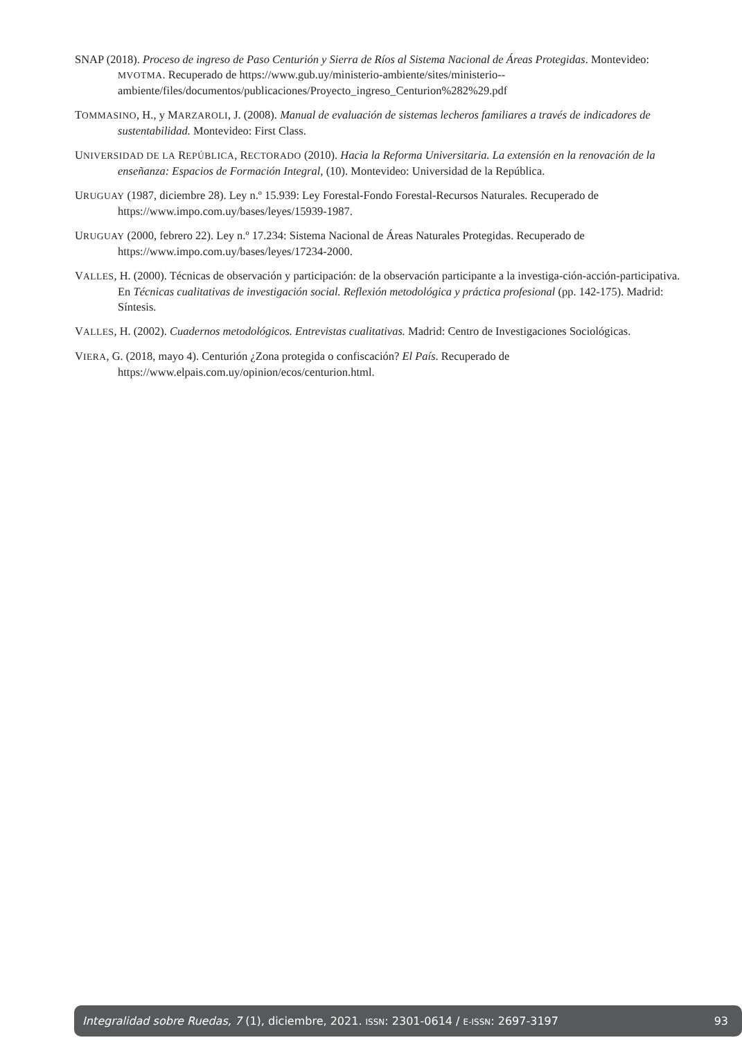SNAP (2018). Proceso de ingreso de Paso Centurión y Sierra de Ríos al Sistema Nacional de Áreas Protegidas. Montevideo: MVOTMA. Recuperado de https://www.gub.uy/ministerio-ambiente/sites/ministerio--ambiente/files/documentos/publicaciones/Proyecto_ingreso_Centurion%282%29.pdf
TOMMASINO, H., y MARZAROLI, J. (2008). Manual de evaluación de sistemas lecheros familiares a través de indicadores de sustentabilidad. Montevideo: First Class.
UNIVERSIDAD DE LA REPÚBLICA, RECTORADO (2010). Hacia la Reforma Universitaria. La extensión en la renovación de la enseñanza: Espacios de Formación Integral, (10). Montevideo: Universidad de la República.
URUGUAY (1987, diciembre 28). Ley n.º 15.939: Ley Forestal-Fondo Forestal-Recursos Naturales. Recuperado de https://www.impo.com.uy/bases/leyes/15939-1987.
URUGUAY (2000, febrero 22). Ley n.º 17.234: Sistema Nacional de Áreas Naturales Protegidas. Recuperado de https://www.impo.com.uy/bases/leyes/17234-2000.
VALLES, H. (2000). Técnicas de observación y participación: de la observación participante a la investiga-ción-acción-participativa. En Técnicas cualitativas de investigación social. Reflexión metodológica y práctica profesional (pp. 142-175). Madrid: Síntesis.
VALLES, H. (2002). Cuadernos metodológicos. Entrevistas cualitativas. Madrid: Centro de Investigaciones Sociológicas.
VIERA, G. (2018, mayo 4). Centurión ¿Zona protegida o confiscación? El País. Recuperado de https://www.elpais.com.uy/opinion/ecos/centurion.html.
Integralidad sobre Ruedas, 7 (1), diciembre, 2021. ISSN: 2301-0614 / E-ISSN: 2697-3197 93